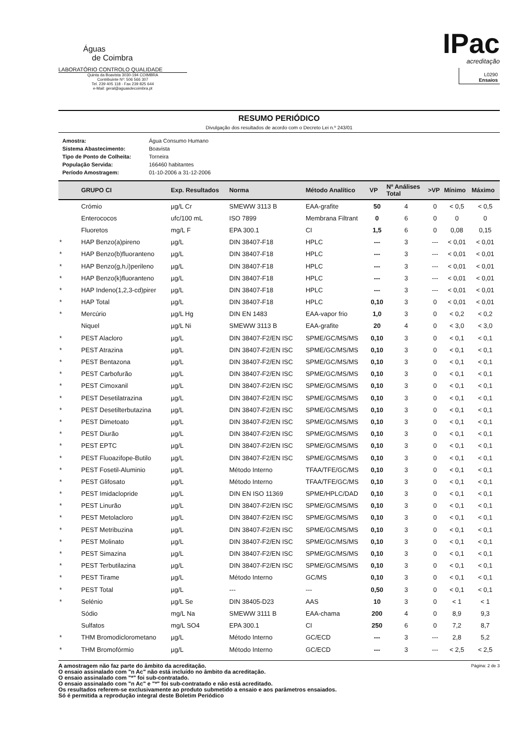Águas
de Coimbra
LABORATÓRIO CONTROLO QUALIDADE
Quinta da Boavista 3030-194 COIMBRA
Contribuinte Nº: 506 566 307
Tel. 239 405 118 - Fax 239 825 644
e-Mail: geral@aguasdecoimbra.pt
IPac
acreditação
L0290
Ensaios
RESUMO PERIÓDICO
Divulgação dos resultados de acordo com o Decreto Lei n.º 243/01
| Amostra: | Água Consumo Humano |
| Sistema Abastecimento: | Boavista |
| Tipo de Ponto de Colheita: | Torneira |
| População Servida: | 166460 habitantes |
| Período Amostragem: | 01-10-2006 a 31-12-2006 |
| | GRUPO CI | Exp. Resultados | Norma | Método Analítico | VP | Nº Análises Total | >VP | Mínimo | Máximo |
| --- | --- | --- | --- | --- | --- | --- | --- | --- | --- |
| | Crómio | µg/L Cr | SMEWW 3113 B | EAA-grafite | 50 | 4 | 0 | < 0,5 | < 0,5 |
| | Enterococos | ufc/100 mL | ISO 7899 | Membrana Filtrant | 0 | 6 | 0 | 0 | 0 |
| | Fluoretos | mg/L F | EPA 300.1 | CI | 1,5 | 6 | 0 | 0,08 | 0,15 |
| * | HAP Benzo(a)pireno | µg/L | DIN 38407-F18 | HPLC | --- | 3 | --- | < 0,01 | < 0,01 |
| * | HAP Benzo(b)fluoranteno | µg/L | DIN 38407-F18 | HPLC | --- | 3 | --- | < 0,01 | < 0,01 |
| * | HAP Benzo(g,h,i)perileno | µg/L | DIN 38407-F18 | HPLC | --- | 3 | --- | < 0,01 | < 0,01 |
| * | HAP Benzo(k)fluoranteno | µg/L | DIN 38407-F18 | HPLC | --- | 3 | --- | < 0,01 | < 0,01 |
| * | HAP Indeno(1,2,3-cd)pirer | µg/L | DIN 38407-F18 | HPLC | --- | 3 | --- | < 0,01 | < 0,01 |
| * | HAP Total | µg/L | DIN 38407-F18 | HPLC | 0,10 | 3 | 0 | < 0,01 | < 0,01 |
| * | Mercúrio | µg/L Hg | DIN EN 1483 | EAA-vapor frio | 1,0 | 3 | 0 | < 0,2 | < 0,2 |
| | Niquel | µg/L Ni | SMEWW 3113 B | EAA-grafite | 20 | 4 | 0 | < 3,0 | < 3,0 |
| * | PEST Alacloro | µg/L | DIN 38407-F2/EN ISC | SPME/GC/MS/MS | 0,10 | 3 | 0 | < 0,1 | < 0,1 |
| * | PEST Atrazina | µg/L | DIN 38407-F2/EN ISC | SPME/GC/MS/MS | 0,10 | 3 | 0 | < 0,1 | < 0,1 |
| * | PEST Bentazona | µg/L | DIN 38407-F2/EN ISC | SPME/GC/MS/MS | 0,10 | 3 | 0 | < 0,1 | < 0,1 |
| * | PEST Carbofurão | µg/L | DIN 38407-F2/EN ISC | SPME/GC/MS/MS | 0,10 | 3 | 0 | < 0,1 | < 0,1 |
| * | PEST Cimoxanil | µg/L | DIN 38407-F2/EN ISC | SPME/GC/MS/MS | 0,10 | 3 | 0 | < 0,1 | < 0,1 |
| * | PEST Desetilatrazina | µg/L | DIN 38407-F2/EN ISC | SPME/GC/MS/MS | 0,10 | 3 | 0 | < 0,1 | < 0,1 |
| * | PEST Desetilterbutazina | µg/L | DIN 38407-F2/EN ISC | SPME/GC/MS/MS | 0,10 | 3 | 0 | < 0,1 | < 0,1 |
| * | PEST Dimetoato | µg/L | DIN 38407-F2/EN ISC | SPME/GC/MS/MS | 0,10 | 3 | 0 | < 0,1 | < 0,1 |
| * | PEST Diurão | µg/L | DIN 38407-F2/EN ISC | SPME/GC/MS/MS | 0,10 | 3 | 0 | < 0,1 | < 0,1 |
| * | PEST EPTC | µg/L | DIN 38407-F2/EN ISC | SPME/GC/MS/MS | 0,10 | 3 | 0 | < 0,1 | < 0,1 |
| * | PEST Fluoazifope-Butilo | µg/L | DIN 38407-F2/EN ISC | SPME/GC/MS/MS | 0,10 | 3 | 0 | < 0,1 | < 0,1 |
| * | PEST Fosetil-Aluminio | µg/L | Método Interno | TFAA/TFE/GC/MS | 0,10 | 3 | 0 | < 0,1 | < 0,1 |
| * | PEST Glifosato | µg/L | Método Interno | TFAA/TFE/GC/MS | 0,10 | 3 | 0 | < 0,1 | < 0,1 |
| * | PEST Imidaclopride | µg/L | DIN EN ISO 11369 | SPME/HPLC/DAD | 0,10 | 3 | 0 | < 0,1 | < 0,1 |
| * | PEST Linurão | µg/L | DIN 38407-F2/EN ISC | SPME/GC/MS/MS | 0,10 | 3 | 0 | < 0,1 | < 0,1 |
| * | PEST Metolacloro | µg/L | DIN 38407-F2/EN ISC | SPME/GC/MS/MS | 0,10 | 3 | 0 | < 0,1 | < 0,1 |
| * | PEST Metribuzina | µg/L | DIN 38407-F2/EN ISC | SPME/GC/MS/MS | 0,10 | 3 | 0 | < 0,1 | < 0,1 |
| * | PEST Molinato | µg/L | DIN 38407-F2/EN ISC | SPME/GC/MS/MS | 0,10 | 3 | 0 | < 0,1 | < 0,1 |
| * | PEST Simazina | µg/L | DIN 38407-F2/EN ISC | SPME/GC/MS/MS | 0,10 | 3 | 0 | < 0,1 | < 0,1 |
| * | PEST Terbutilazina | µg/L | DIN 38407-F2/EN ISC | SPME/GC/MS/MS | 0,10 | 3 | 0 | < 0,1 | < 0,1 |
| * | PEST Tirame | µg/L | Método Interno | GC/MS | 0,10 | 3 | 0 | < 0,1 | < 0,1 |
| * | PEST Total | µg/L | --- | --- | 0,50 | 3 | 0 | < 0,1 | < 0,1 |
| * | Selénio | µg/L Se | DIN 38405-D23 | AAS | 10 | 3 | 0 | < 1 | < 1 |
| | Sódio | mg/L Na | SMEWW 3111 B | EAA-chama | 200 | 4 | 0 | 8,9 | 9,3 |
| | Sulfatos | mg/L SO4 | EPA 300.1 | CI | 250 | 6 | 0 | 7,2 | 8,7 |
| * | THM Bromodiclorometano | µg/L | Método Interno | GC/ECD | --- | 3 | --- | 2,8 | 5,2 |
| * | THM Bromofórmio | µg/L | Método Interno | GC/ECD | --- | 3 | --- | < 2,5 | < 2,5 |
A amostragem não faz parte do âmbito da acreditação.
O ensaio assinalado com "n Ac" não está incluído no âmbito da acreditação.
O ensaio assinalado com "*" foi sub-contratado.
O ensaio assinalado com "n Ac" e "*" foi sub-contratado e não está acreditado.
Os resultados referem-se exclusivamente ao produto submetido a ensaio e aos parâmetros ensaiados.
Só é permitida a reprodução integral deste Boletim Periódico
Página: 2 de 3